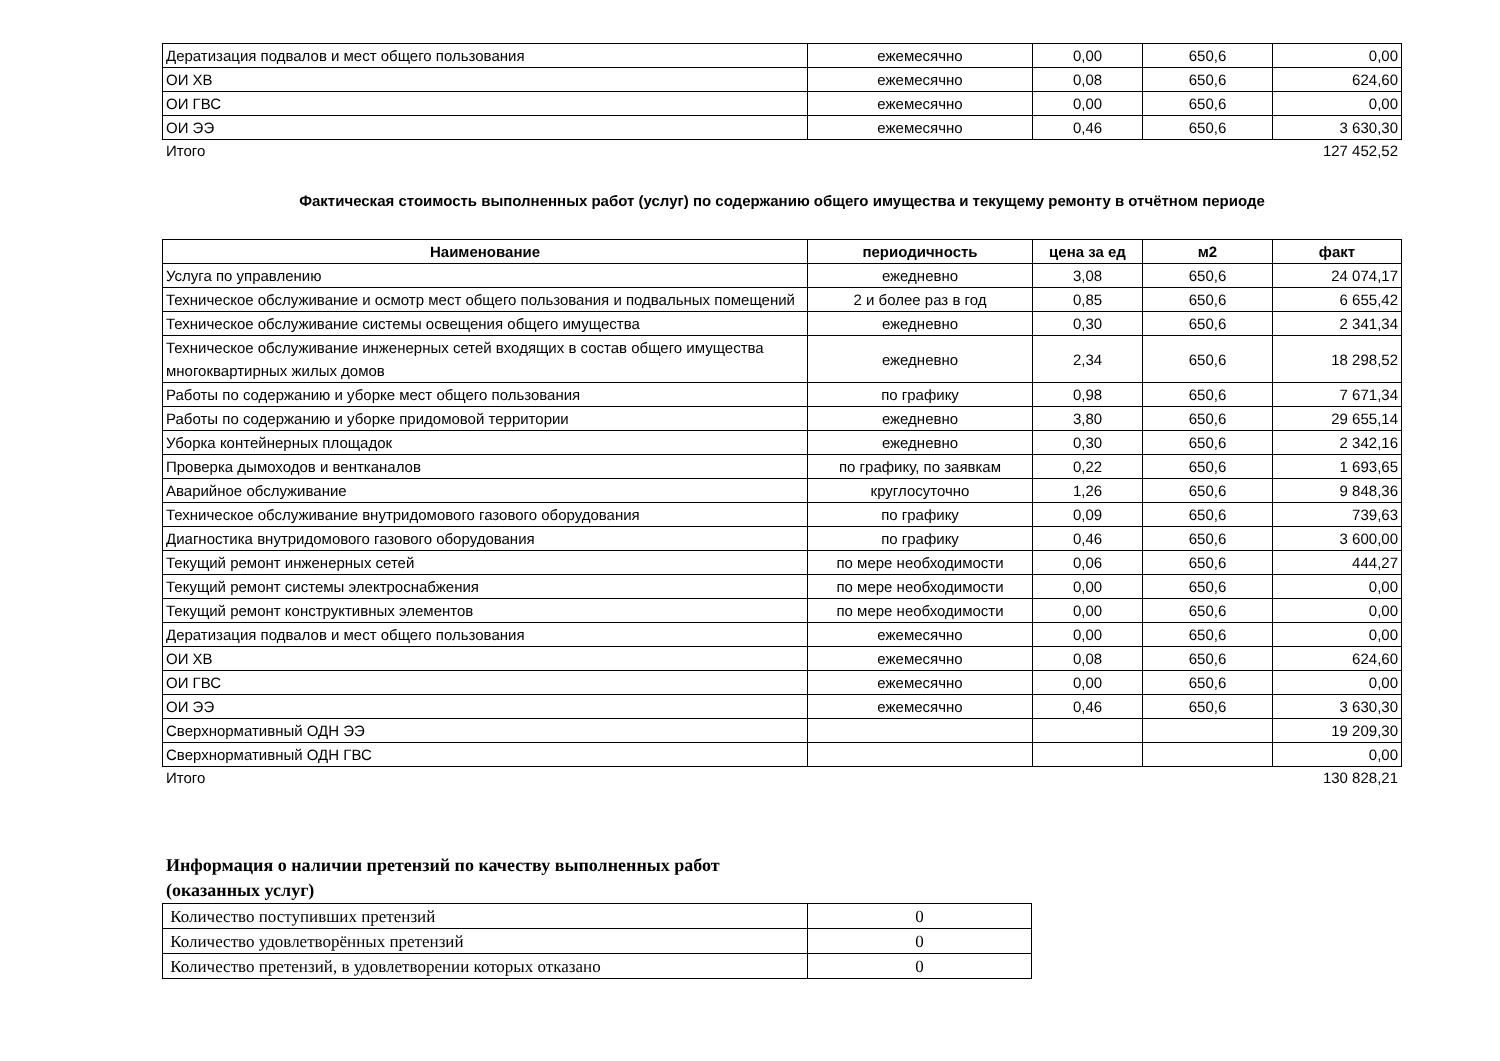| Дератизация подвалов и мест общего пользования | ежемесячно | 0,00 | 650,6 | 0,00 |
| ОИ ХВ | ежемесячно | 0,08 | 650,6 | 624,60 |
| ОИ ГВС | ежемесячно | 0,00 | 650,6 | 0,00 |
| ОИ ЭЭ | ежемесячно | 0,46 | 650,6 | 3 630,30 |
Итого 127 452,52
Фактическая стоимость выполненных работ (услуг) по содержанию общего имущества и текущему ремонту в отчётном периоде
| Наименование | периодичность | цена за ед | м2 | факт |
| --- | --- | --- | --- | --- |
| Услуга по управлению | ежедневно | 3,08 | 650,6 | 24 074,17 |
| Техническое обслуживание и осмотр мест общего пользования и подвальных помещений | 2 и более раз в год | 0,85 | 650,6 | 6 655,42 |
| Техническое обслуживание системы освещения общего имущества | ежедневно | 0,30 | 650,6 | 2 341,34 |
| Техническое обслуживание инженерных сетей входящих в состав общего имущества многоквартирных жилых домов | ежедневно | 2,34 | 650,6 | 18 298,52 |
| Работы по содержанию и уборке мест общего пользования | по графику | 0,98 | 650,6 | 7 671,34 |
| Работы по содержанию и уборке придомовой территории | ежедневно | 3,80 | 650,6 | 29 655,14 |
| Уборка контейнерных площадок | ежедневно | 0,30 | 650,6 | 2 342,16 |
| Проверка дымоходов и вентканалов | по графику, по заявкам | 0,22 | 650,6 | 1 693,65 |
| Аварийное обслуживание | круглосуточно | 1,26 | 650,6 | 9 848,36 |
| Техническое обслуживание внутридомового газового оборудования | по графику | 0,09 | 650,6 | 739,63 |
| Диагностика внутридомового газового оборудования | по графику | 0,46 | 650,6 | 3 600,00 |
| Текущий ремонт инженерных сетей | по мере необходимости | 0,06 | 650,6 | 444,27 |
| Текущий ремонт системы электроснабжения | по мере необходимости | 0,00 | 650,6 | 0,00 |
| Текущий ремонт конструктивных элементов | по мере необходимости | 0,00 | 650,6 | 0,00 |
| Дератизация подвалов и мест общего пользования | ежемесячно | 0,00 | 650,6 | 0,00 |
| ОИ ХВ | ежемесячно | 0,08 | 650,6 | 624,60 |
| ОИ ГВС | ежемесячно | 0,00 | 650,6 | 0,00 |
| ОИ ЭЭ | ежемесячно | 0,46 | 650,6 | 3 630,30 |
| Сверхнормативный ОДН ЭЭ | | | | 19 209,30 |
| Сверхнормативный ОДН ГВС | | | | 0,00 |
Итого 130 828,21
Информация о наличии претензий по качеству выполненных работ
(оказанных услуг)
| Количество поступивших претензий | 0 |
| Количество удовлетворённых претензий | 0 |
| Количество претензий, в удовлетворении которых отказано | 0 |